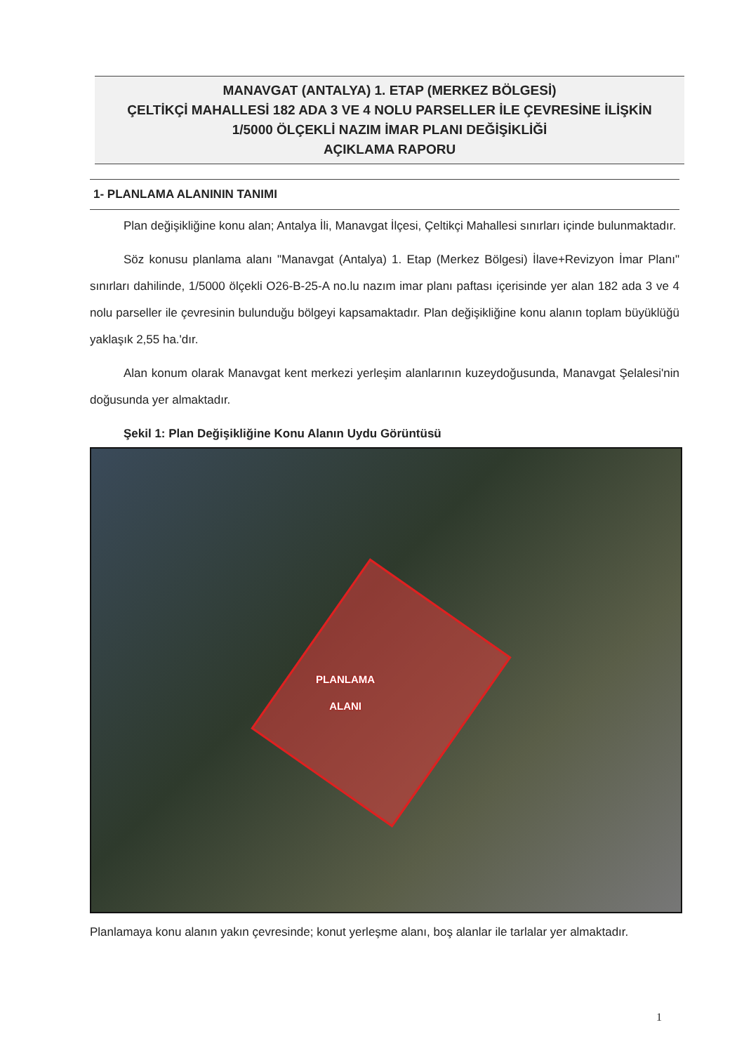MANAVGAT (ANTALYA) 1. ETAP (MERKEZ BÖLGESİ)
ÇELTİKÇİ MAHALLESİ 182 ADA 3 VE 4 NOLU PARSELLER İLE ÇEVRESİNE İLİŞKİN
1/5000 ÖLÇEKLİ NAZIM İMAR PLANI DEĞİŞİKLİĞİ
AÇIKLAMA RAPORU
1- PLANLAMA ALANININ TANIMI
Plan değişikliğine konu alan; Antalya İli, Manavgat İlçesi, Çeltikçi Mahallesi sınırları içinde bulunmaktadır.
Söz konusu planlama alanı "Manavgat (Antalya) 1. Etap (Merkez Bölgesi) İlave+Revizyon İmar Planı" sınırları dahilinde, 1/5000 ölçekli O26-B-25-A no.lu nazım imar planı paftası içerisinde yer alan 182 ada 3 ve 4 nolu parseller ile çevresinin bulunduğu bölgeyi kapsamaktadır. Plan değişikliğine konu alanın toplam büyüklüğü yaklaşık 2,55 ha.'dır.
Alan konum olarak Manavgat kent merkezi yerleşim alanlarının kuzeydoğusunda, Manavgat Şelalesi'nin doğusunda yer almaktadır.
Şekil 1: Plan Değişikliğine Konu Alanın Uydu Görüntüsü
PLANLAMA
ALANI
Planlamaya konu alanın yakın çevresinde; konut yerleşme alanı, boş alanlar ile tarlalar yer almaktadır.
1